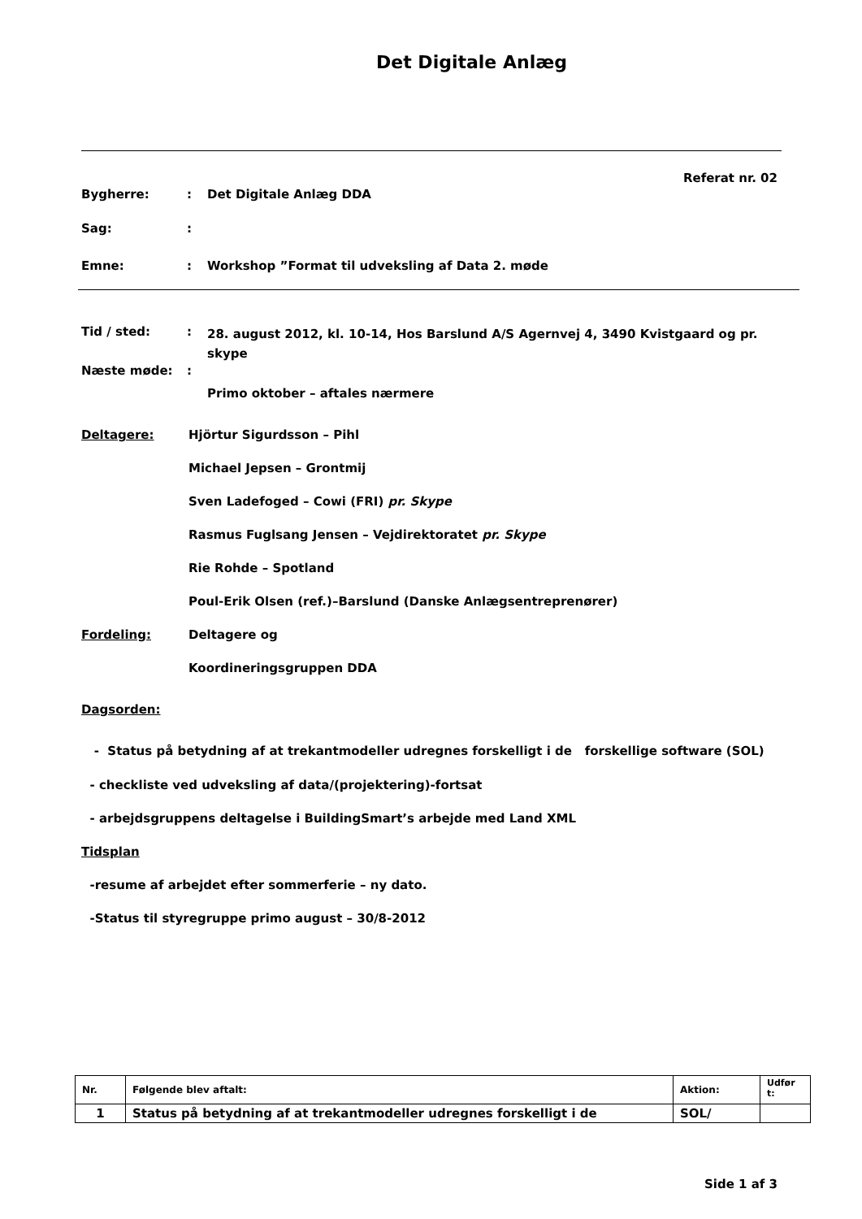Det Digitale Anlæg
Referat nr. 02
Bygherre:: Det Digitale Anlæg DDA
Sag::
Emne:: Workshop ”Format til udveksling af Data 2. møde
Tid / sted:: 28. august 2012, kl. 10-14, Hos Barslund A/S Agernvej 4, 3490 Kvistgaard og pr. skype
Næste møde::
Primo oktober – aftales nærmere
Deltagere: Hjörtur Sigurdsson – Pihl
Michael Jepsen – Grontmij
Sven Ladefoged – Cowi (FRI) pr. Skype
Rasmus Fuglsang Jensen – Vejdirektoratet pr. Skype
Rie Rohde – Spotland
Poul-Erik Olsen (ref.)–Barslund (Danske Anlægsentreprenører)
Fordeling: Deltagere og
Koordineringsgruppen DDA
Dagsorden:
- Status på betydning af at trekantmodeller udregnes forskelligt i de forskellige software (SOL)
- checkliste ved udveksling af data/(projektering)-fortsat
- arbejdsgruppens deltagelse i BuildingSmart’s arbejde med Land XML
Tidsplan
-resume af arbejdet efter sommerferie – ny dato.
-Status til styregruppe primo august – 30/8-2012
| Nr. | Følgende blev aftalt: | Aktion: | Udfør t: |
| 1 | Status på betydning af at trekantmodeller udregnes forskelligt i de | SOL/ | |
Side 1 af 3